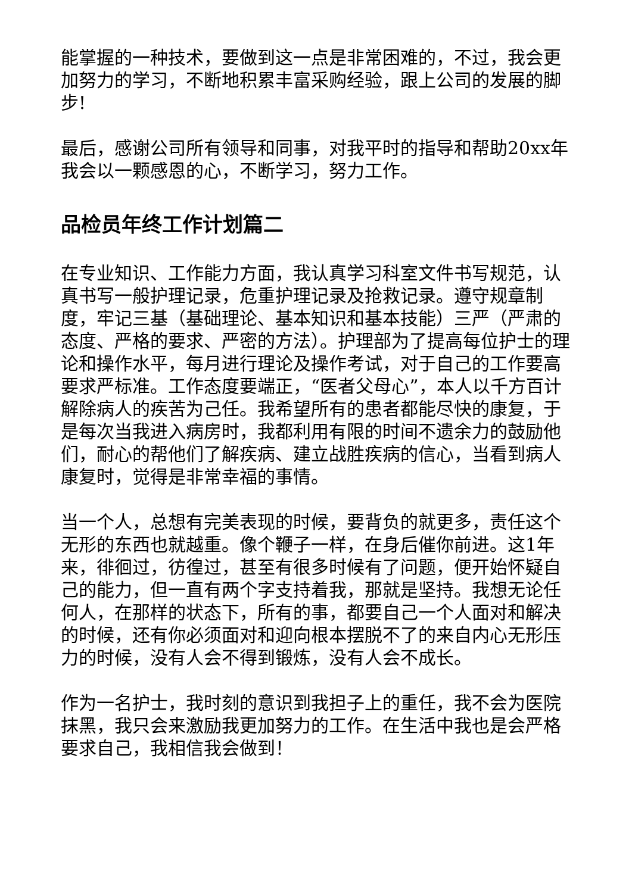能掌握的一种技术，要做到这一点是非常困难的，不过，我会更加努力的学习，不断地积累丰富采购经验，跟上公司的发展的脚步!
最后，感谢公司所有领导和同事，对我平时的指导和帮助20xx年我会以一颗感恩的心，不断学习，努力工作。
品检员年终工作计划篇二
在专业知识、工作能力方面，我认真学习科室文件书写规范，认真书写一般护理记录，危重护理记录及抢救记录。遵守规章制度，牢记三基（基础理论、基本知识和基本技能）三严（严肃的态度、严格的要求、严密的方法）。护理部为了提高每位护士的理论和操作水平，每月进行理论及操作考试，对于自己的工作要高要求严标准。工作态度要端正，“医者父母心”，本人以千方百计解除病人的疾苦为己任。我希望所有的患者都能尽快的康复，于是每次当我进入病房时，我都利用有限的时间不遗余力的鼓励他们，耐心的帮他们了解疾病、建立战胜疾病的信心，当看到病人康复时，觉得是非常幸福的事情。
当一个人，总想有完美表现的时候，要背负的就更多，责任这个无形的东西也就越重。像个鞭子一样，在身后催你前进。这1年来，徘徊过，彷徨过，甚至有很多时候有了问题，便开始怀疑自己的能力，但一直有两个字支持着我，那就是坚持。我想无论任何人，在那样的状态下，所有的事，都要自己一个人面对和解决的时候，还有你必须面对和迎向根本摆脱不了的来自内心无形压力的时候，没有人会不得到锻炼，没有人会不成长。
作为一名护士，我时刻的意识到我担子上的重任，我不会为医院抹黑，我只会来激励我更加努力的工作。在生活中我也是会严格要求自己，我相信我会做到！